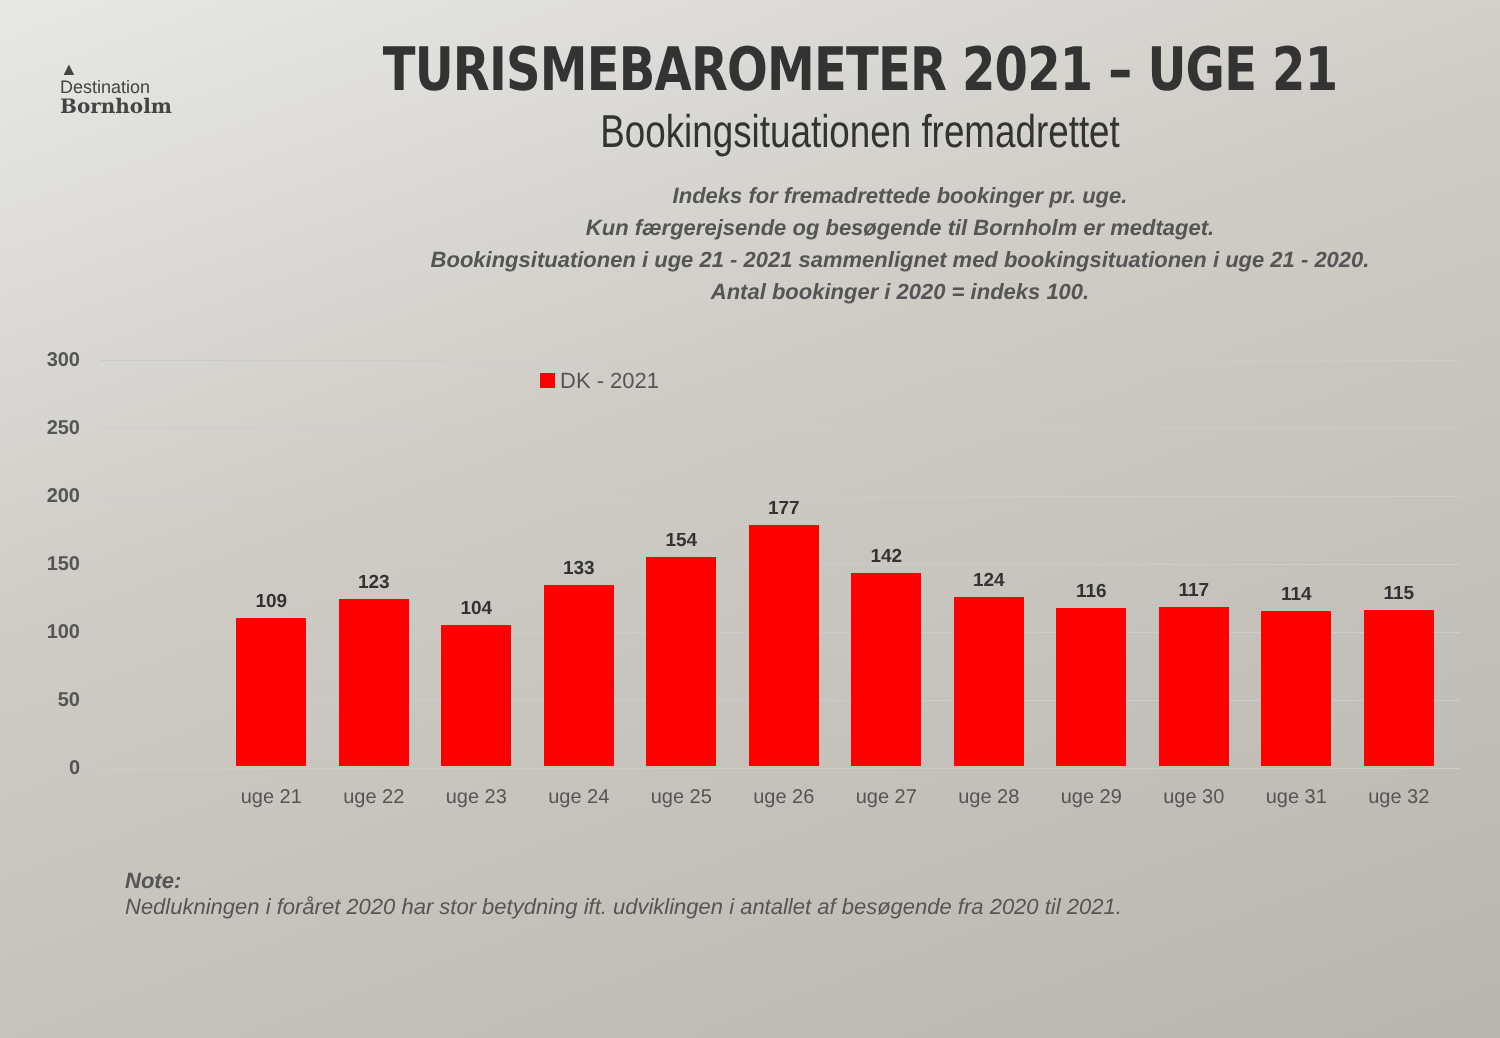▲
Destination
Bornholm
TURISMEBAROMETER 2021 – UGE 21
Bookingsituationen fremadrettet
Indeks for fremadrettede bookinger pr. uge.
Kun færgerejsende og besøgende til Bornholm er medtaget.
Bookingsituationen i uge 21 - 2021 sammenlignet med bookingsituationen i uge 21 - 2020.
Antal bookinger i 2020 = indeks 100.
300
250
200
150
100
50
0
DK - 2021
109
uge 21
123
uge 22
104
uge 23
133
uge 24
154
uge 25
177
uge 26
142
uge 27
124
uge 28
116
uge 29
117
uge 30
114
uge 31
115
uge 32
Note:
Nedlukningen i foråret 2020 har stor betydning ift. udviklingen i antallet af besøgende fra 2020 til 2021.